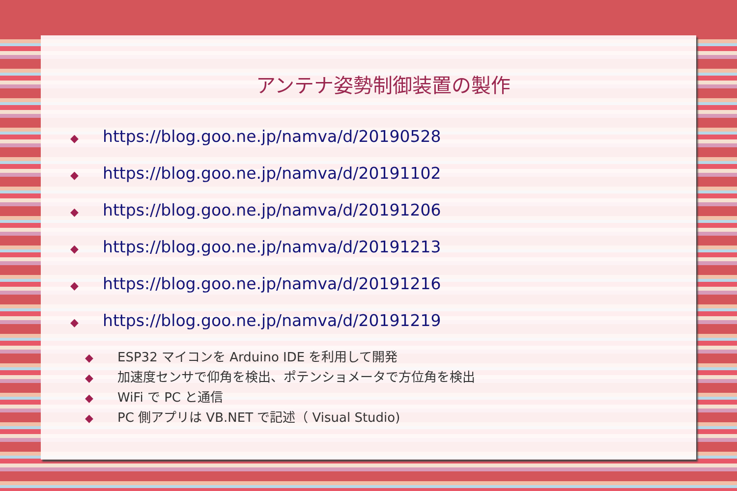アンテナ姿勢制御装置の製作
◆ https://blog.goo.ne.jp/namva/d/20190528
◆ https://blog.goo.ne.jp/namva/d/20191102
◆ https://blog.goo.ne.jp/namva/d/20191206
◆ https://blog.goo.ne.jp/namva/d/20191213
◆ https://blog.goo.ne.jp/namva/d/20191216
◆ https://blog.goo.ne.jp/namva/d/20191219
◆ ESP32 マイコンを Arduino IDE を利用して開発
◆ 加速度センサで仰角を検出、ポテンショメータで方位角を検出
◆ WiFi で PC と通信
◆ PC 側アプリは VB.NET で記述（ Visual Studio)